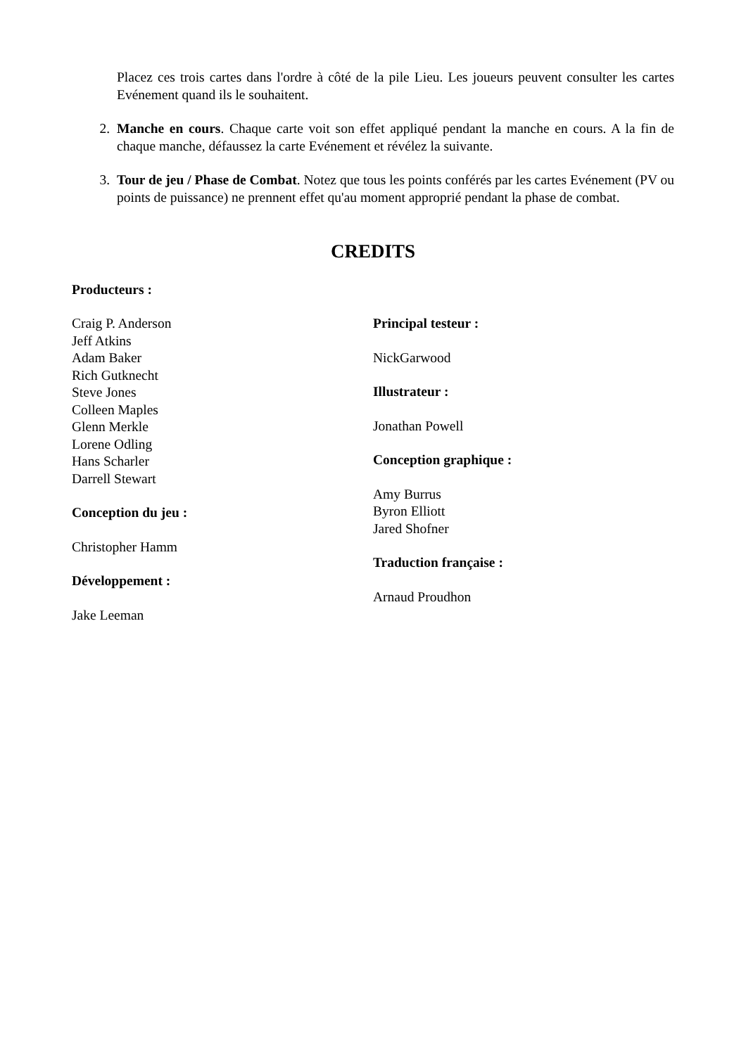Placez ces trois cartes dans l'ordre à côté de la pile Lieu. Les joueurs peuvent consulter les cartes Evénement quand ils le souhaitent.
2. Manche en cours. Chaque carte voit son effet appliqué pendant la manche en cours. A la fin de chaque manche, défaussez la carte Evénement et révélez la suivante.
3. Tour de jeu / Phase de Combat. Notez que tous les points conférés par les cartes Evénement (PV ou points de puissance) ne prennent effet qu'au moment approprié pendant la phase de combat.
CREDITS
Producteurs :
Craig P. Anderson
Jeff Atkins
Adam Baker
Rich Gutknecht
Steve Jones
Colleen Maples
Glenn Merkle
Lorene Odling
Hans Scharler
Darrell Stewart
Conception du jeu :
Christopher Hamm
Développement :
Jake Leeman
Principal testeur :
NickGarwood
Illustrateur :
Jonathan Powell
Conception graphique :
Amy Burrus
Byron Elliott
Jared Shofner
Traduction française :
Arnaud Proudhon